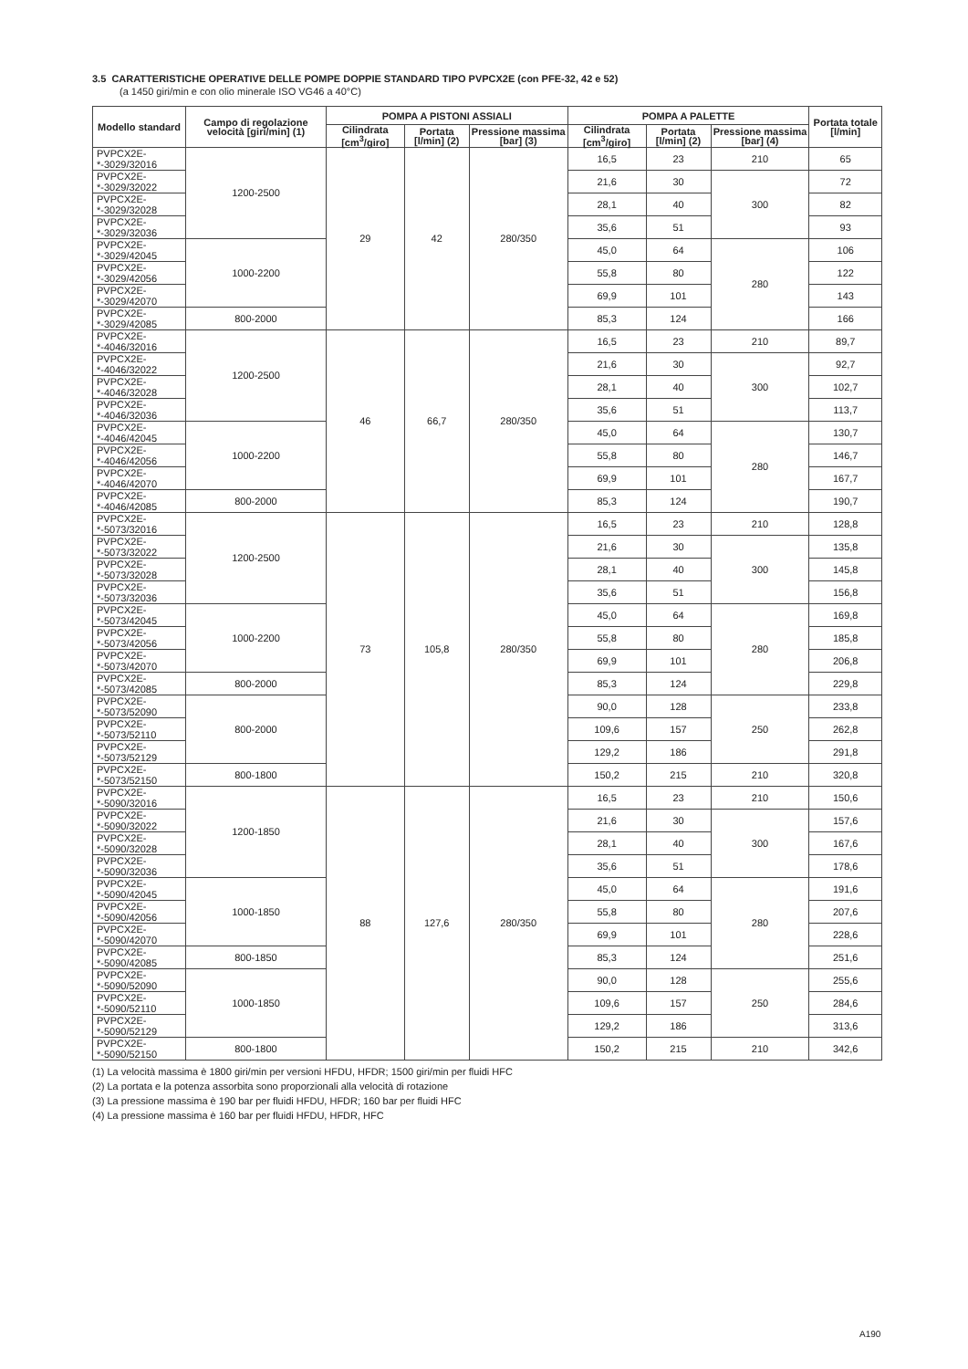3.5 CARATTERISTICHE OPERATIVE DELLE POMPE DOPPIE STANDARD TIPO PVPCX2E (con PFE-32, 42 e 52)
(a 1450 giri/min e con olio minerale ISO VG46 a 40°C)
| Modello standard | Campo di regolazione velocità [giri/min] (1) | POMPA A PISTONI ASSIALI | | | POMPA A PALETTE | | | Portata totale [l/min] |
| --- | --- | --- | --- | --- | --- | --- | --- | --- |
| | | Cilindrata [cm<sup>3</sup>/giro] | Portata [l/min] (2) | Pressione massima [bar] (3) | Cilindrata [cm<sup>3</sup>/giro] | Portata [l/min] (2) | Pressione massima [bar] (4) | |
| PVPCX2E-*-3029/32016 | 1200-2500 | 29 | 42 | 280/350 | 16,5 | 23 | 210 | 65 |
| PVPCX2E-*-3029/32022 | | | | | 21,6 | 30 | 300 | 72 |
| PVPCX2E-*-3029/32028 | | | | | 28,1 | 40 | | 82 |
| PVPCX2E-*-3029/32036 | | | | | 35,6 | 51 | | 93 |
| PVPCX2E-*-3029/42045 | 1000-2200 | | | | 45,0 | 64 | 280 | 106 |
| PVPCX2E-*-3029/42056 | | | | | 55,8 | 80 | | 122 |
| PVPCX2E-*-3029/42070 | | | | | 69,9 | 101 | | 143 |
| PVPCX2E-*-3029/42085 | 800-2000 | | | | 85,3 | 124 | | 166 |
| PVPCX2E-*-4046/32016 | 1200-2500 | 46 | 66,7 | 280/350 | 16,5 | 23 | 210 | 89,7 |
| PVPCX2E-*-4046/32022 | | | | | 21,6 | 30 | 300 | 92,7 |
| PVPCX2E-*-4046/32028 | | | | | 28,1 | 40 | | 102,7 |
| PVPCX2E-*-4046/32036 | | | | | 35,6 | 51 | | 113,7 |
| PVPCX2E-*-4046/42045 | 1000-2200 | | | | 45,0 | 64 | 280 | 130,7 |
| PVPCX2E-*-4046/42056 | | | | | 55,8 | 80 | | 146,7 |
| PVPCX2E-*-4046/42070 | | | | | 69,9 | 101 | | 167,7 |
| PVPCX2E-*-4046/42085 | 800-2000 | | | | 85,3 | 124 | | 190,7 |
| PVPCX2E-*-5073/32016 | 1200-2500 | 73 | 105,8 | 280/350 | 16,5 | 23 | 210 | 128,8 |
| PVPCX2E-*-5073/32022 | | | | | 21,6 | 30 | 300 | 135,8 |
| PVPCX2E-*-5073/32028 | | | | | 28,1 | 40 | | 145,8 |
| PVPCX2E-*-5073/32036 | | | | | 35,6 | 51 | | 156,8 |
| PVPCX2E-*-5073/42045 | 1000-2200 | | | | 45,0 | 64 | 280 | 169,8 |
| PVPCX2E-*-5073/42056 | | | | | 55,8 | 80 | | 185,8 |
| PVPCX2E-*-5073/42070 | | | | | 69,9 | 101 | | 206,8 |
| PVPCX2E-*-5073/42085 | 800-2000 | | | | 85,3 | 124 | | 229,8 |
| PVPCX2E-*-5073/52090 | 800-2000 | | | | 90,0 | 128 | 250 | 233,8 |
| PVPCX2E-*-5073/52110 | | | | | 109,6 | 157 | | 262,8 |
| PVPCX2E-*-5073/52129 | | | | | 129,2 | 186 | | 291,8 |
| PVPCX2E-*-5073/52150 | 800-1800 | | | | 150,2 | 215 | 210 | 320,8 |
| PVPCX2E-*-5090/32016 | 1200-1850 | 88 | 127,6 | 280/350 | 16,5 | 23 | 210 | 150,6 |
| PVPCX2E-*-5090/32022 | | | | | 21,6 | 30 | 300 | 157,6 |
| PVPCX2E-*-5090/32028 | | | | | 28,1 | 40 | | 167,6 |
| PVPCX2E-*-5090/32036 | | | | | 35,6 | 51 | | 178,6 |
| PVPCX2E-*-5090/42045 | 1000-1850 | | | | 45,0 | 64 | 280 | 191,6 |
| PVPCX2E-*-5090/42056 | | | | | 55,8 | 80 | | 207,6 |
| PVPCX2E-*-5090/42070 | | | | | 69,9 | 101 | | 228,6 |
| PVPCX2E-*-5090/42085 | 800-1850 | | | | 85,3 | 124 | | 251,6 |
| PVPCX2E-*-5090/52090 | 1000-1850 | | | | 90,0 | 128 | 250 | 255,6 |
| PVPCX2E-*-5090/52110 | | | | | 109,6 | 157 | | 284,6 |
| PVPCX2E-*-5090/52129 | | | | | 129,2 | 186 | | 313,6 |
| PVPCX2E-*-5090/52150 | 800-1800 | | | | 150,2 | 215 | 210 | 342,6 |
(1) La velocità massima è 1800 giri/min per versioni HFDU, HFDR; 1500 giri/min per fluidi HFC
(2) La portata e la potenza assorbita sono proporzionali alla velocità di rotazione
(3) La pressione massima è 190 bar per fluidi HFDU, HFDR; 160 bar per fluidi HFC
(4) La pressione massima è 160 bar per fluidi HFDU, HFDR, HFC
A190